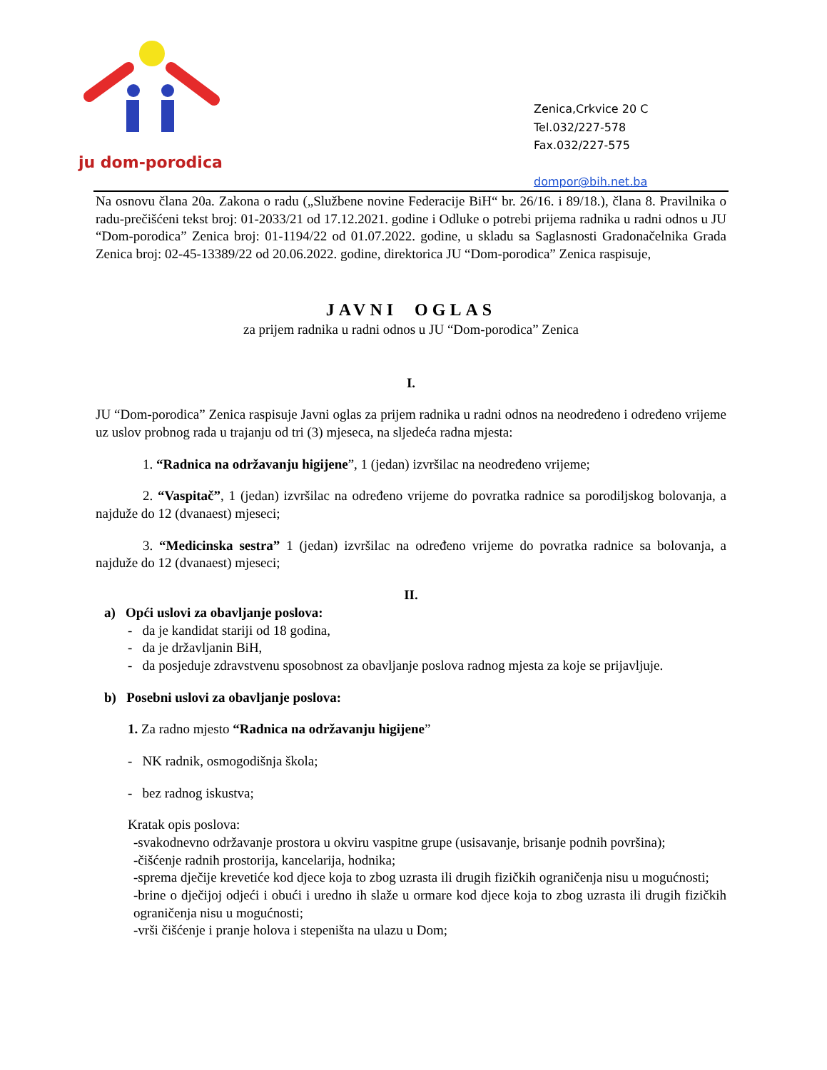ju dom-porodica
Zenica,Crkvice 20 C
Tel.032/227-578
Fax.032/227-575
dompor@bih.net.ba
Na osnovu člana 20a. Zakona o radu („Službene novine Federacije BiH“ br. 26/16. i 89/18.), člana 8. Pravilnika o radu-prečišćeni tekst broj: 01-2033/21 od 17.12.2021. godine i Odluke o potrebi prijema radnika u radni odnos u JU “Dom-porodica” Zenica broj: 01-1194/22 od 01.07.2022. godine, u skladu sa Saglasnosti Gradonačelnika Grada Zenica broj: 02-45-13389/22 od 20.06.2022. godine, direktorica JU “Dom-porodica” Zenica raspisuje,
JAVNI OGLAS
za prijem radnika u radni odnos u JU “Dom-porodica” Zenica
I.
JU “Dom-porodica” Zenica raspisuje Javni oglas za prijem radnika u radni odnos na neodređeno i određeno vrijeme uz uslov probnog rada u trajanju od tri (3) mjeseca, na sljedeća radna mjesta:
1. “Radnica na održavanju higijene”, 1 (jedan) izvršilac na neodređeno vrijeme;
2. “Vaspitač”, 1 (jedan) izvršilac na određeno vrijeme do povratka radnice sa porodiljskog bolovanja, a najduže do 12 (dvanaest) mjeseci;
3. “Medicinska sestra” 1 (jedan) izvršilac na određeno vrijeme do povratka radnice sa bolovanja, a najduže do 12 (dvanaest) mjeseci;
II.
a) Opći uslovi za obavljanje poslova:
- da je kandidat stariji od 18 godina,
- da je državljanin BiH,
- da posjeduje zdravstvenu sposobnost za obavljanje poslova radnog mjesta za koje se prijavljuje.
b) Posebni uslovi za obavljanje poslova:
1. Za radno mjesto “Radnica na održavanju higijene”
- NK radnik, osmogodišnja škola;
- bez radnog iskustva;
Kratak opis poslova:
-svakodnevno održavanje prostora u okviru vaspitne grupe (usisavanje, brisanje podnih površina);
-čišćenje radnih prostorija, kancelarija, hodnika;
-sprema dječije krevetiće kod djece koja to zbog uzrasta ili drugih fizičkih ograničenja nisu u mogućnosti;
-brine o dječijoj odjeći i obući i uredno ih slaže u ormare kod djece koja to zbog uzrasta ili drugih fizičkih ograničenja nisu u mogućnosti;
-vrši čišćenje i pranje holova i stepeništa na ulazu u Dom;